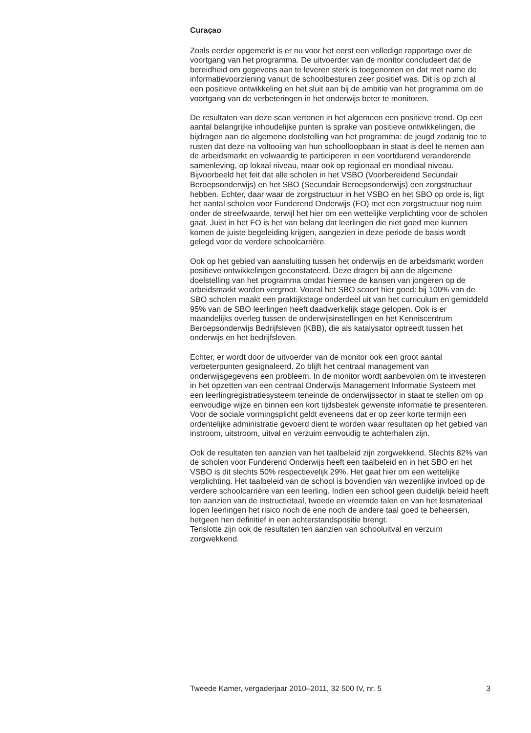Curaçao
Zoals eerder opgemerkt is er nu voor het eerst een volledige rapportage over de voortgang van het programma. De uitvoerder van de monitor concludeert dat de bereidheid om gegevens aan te leveren sterk is toegenomen en dat met name de informatievoorziening vanuit de schoolbesturen zeer positief was. Dit is op zich al een positieve ontwikkeling en het sluit aan bij de ambitie van het programma om de voortgang van de verbeteringen in het onderwijs beter te monitoren.
De resultaten van deze scan vertonen in het algemeen een positieve trend. Op een aantal belangrijke inhoudelijke punten is sprake van positieve ontwikkelingen, die bijdragen aan de algemene doelstelling van het programma: de jeugd zodanig toe te rusten dat deze na voltooiing van hun schoolloopbaan in staat is deel te nemen aan de arbeidsmarkt en volwaardig te participeren in een voortdurend veranderende samenleving, op lokaal niveau, maar ook op regionaal en mondiaal niveau.
Bijvoorbeeld het feit dat alle scholen in het VSBO (Voorbereidend Secundair Beroepsonderwijs) en het SBO (Secundair Beroepsonderwijs) een zorgstructuur hebben. Echter, daar waar de zorgstructuur in het VSBO en het SBO op orde is, ligt het aantal scholen voor Funderend Onderwijs (FO) met een zorgstructuur nog ruim onder de streefwaarde, terwijl het hier om een wettelijke verplichting voor de scholen gaat. Juist in het FO is het van belang dat leerlingen die niet goed mee kunnen komen de juiste begeleiding krijgen, aangezien in deze periode de basis wordt gelegd voor de verdere schoolcarrière.
Ook op het gebied van aansluiting tussen het onderwijs en de arbeidsmarkt worden positieve ontwikkelingen geconstateerd. Deze dragen bij aan de algemene doelstelling van het programma omdat hiermee de kansen van jongeren op de arbeidsmarkt worden vergroot. Vooral het SBO scoort hier goed: bij 100% van de SBO scholen maakt een praktijkstage onderdeel uit van het curriculum en gemiddeld 95% van de SBO leerlingen heeft daadwerkelijk stage gelopen. Ook is er maandelijks overleg tussen de onderwijsinstellingen en het Kenniscentrum Beroepsonderwijs Bedrijfsleven (KBB), die als katalysator optreedt tussen het onderwijs en het bedrijfsleven.
Echter, er wordt door de uitvoerder van de monitor ook een groot aantal verbeterpunten gesignaleerd. Zo blijft het centraal management van onderwijsgegevens een probleem. In de monitor wordt aanbevolen om te investeren in het opzetten van een centraal Onderwijs Management Informatie Systeem met een leerlingregistratiesysteem teneinde de onderwijssector in staat te stellen om op eenvoudige wijze en binnen een kort tijdsbestek gewenste informatie te presenteren. Voor de sociale vormingsplicht geldt eveneens dat er op zeer korte termijn een ordentelijke administratie gevoerd dient te worden waar resultaten op het gebied van instroom, uitstroom, uitval en verzuim eenvoudig te achterhalen zijn.
Ook de resultaten ten aanzien van het taalbeleid zijn zorgwekkend. Slechts 82% van de scholen voor Funderend Onderwijs heeft een taalbeleid en in het SBO en het VSBO is dit slechts 50% respectievelijk 29%. Het gaat hier om een wettelijke verplichting. Het taalbeleid van de school is bovendien van wezenlijke invloed op de verdere schoolcarrière van een leerling. Indien een school geen duidelijk beleid heeft ten aanzien van de instructietaal, tweede en vreemde talen en van het lesmateriaal lopen leerlingen het risico noch de ene noch de andere taal goed te beheersen, hetgeen hen definitief in een achterstandspositie brengt.
Tenslotte zijn ook de resultaten ten aanzien van schooluitval en verzuim zorgwekkend.
Tweede Kamer, vergaderjaar 2010–2011, 32 500 IV, nr. 5 3